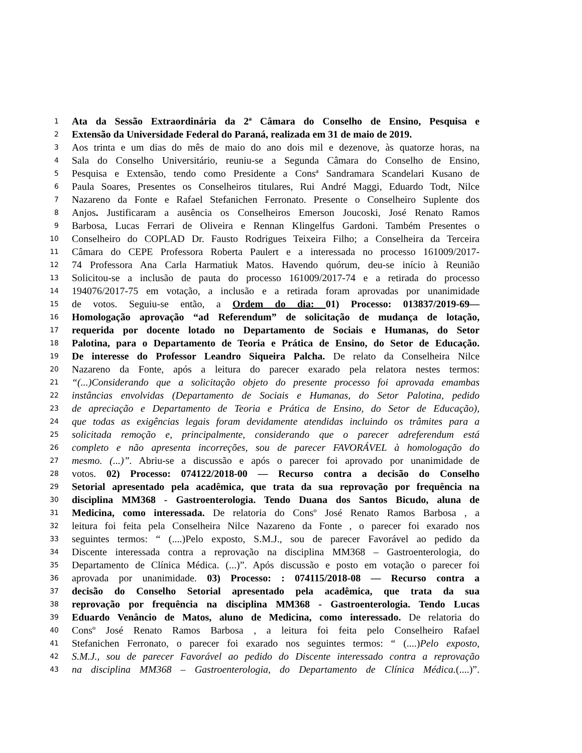1 Ata da Sessão Extraordinária da 2ª Câmara do Conselho de Ensino, Pesquisa e
2 Extensão da Universidade Federal do Paraná, realizada em 31 de maio de 2019.
3 Aos trinta e um dias do mês de maio do ano dois mil e dezenove, às quatorze horas, na
4 Sala do Conselho Universitário, reuniu-se a Segunda Câmara do Conselho de Ensino,
5 Pesquisa e Extensão, tendo como Presidente a Consª Sandramara Scandelari Kusano de
6 Paula Soares, Presentes os Conselheiros titulares, Rui André Maggi, Eduardo Todt, Nilce
7 Nazareno da Fonte e Rafael Stefanichen Ferronato. Presente o Conselheiro Suplente dos
8 Anjos. Justificaram a ausência os Conselheiros Emerson Joucoski, José Renato Ramos
9 Barbosa, Lucas Ferrari de Oliveira e Rennan Klingelfus Gardoni. Também Presentes o
10 Conselheiro do COPLAD Dr. Fausto Rodrigues Teixeira Filho; a Conselheira da Terceira
11 Câmara do CEPE Professora Roberta Paulert e a interessada no processo 161009/2017-
12 74 Professora Ana Carla Harmatiuk Matos. Havendo quórum, deu-se início à Reunião
13 Solicitou-se a inclusão de pauta do processo 161009/2017-74 e a retirada do processo
14 194076/2017-75 em votação, a inclusão e a retirada foram aprovadas por unanimidade
15 de votos. Seguiu-se então, a Ordem do dia: 01) Processo: 013837/2019-69—
16 Homologação aprovação “ad Referendum” de solicitação de mudança de lotação,
17 requerida por docente lotado no Departamento de Sociais e Humanas, do Setor
18 Palotina, para o Departamento de Teoria e Prática de Ensino, do Setor de Educação.
19 De interesse do Professor Leandro Siqueira Palcha. De relato da Conselheira Nilce
20 Nazareno da Fonte, após a leitura do parecer exarado pela relatora nestes termos:
21 “(...)Considerando que a solicitação objeto do presente processo foi aprovada emambas
22 instâncias envolvidas (Departamento de Sociais e Humanas, do Setor Palotina, pedido
23 de apreciação e Departamento de Teoria e Prática de Ensino, do Setor de Educação),
24 que todas as exigências legais foram devidamente atendidas incluindo os trâmites para a
25 solicitada remoção e, principalmente, considerando que o parecer adreferendum está
26 completo e não apresenta incorreções, sou de parecer FAVORÁVEL à homologação do
27 mesmo. (...)”. Abriu-se a discussão e após o parecer foi aprovado por unanimidade de
28 votos. 02) Processo: 074122/2018-00 — Recurso contra a decisão do Conselho
29 Setorial apresentado pela acadêmica, que trata da sua reprovação por frequência na
30 disciplina MM368 - Gastroenterologia. Tendo Duana dos Santos Bicudo, aluna de
31 Medicina, como interessada. De relatoria do Consº José Renato Ramos Barbosa , a
32 leitura foi feita pela Conselheira Nilce Nazareno da Fonte , o parecer foi exarado nos
33 seguintes termos: “ (....)Pelo exposto, S.M.J., sou de parecer Favorável ao pedido da
34 Discente interessada contra a reprovação na disciplina MM368 – Gastroenterologia, do
35 Departamento de Clínica Médica. (...)”. Após discussão e posto em votação o parecer foi
36 aprovada por unanimidade. 03) Processo: : 074115/2018-08 — Recurso contra a
37 decisão do Conselho Setorial apresentado pela acadêmica, que trata da sua
38 reprovação por frequência na disciplina MM368 - Gastroenterologia. Tendo Lucas
39 Eduardo Venâncio de Matos, aluno de Medicina, como interessado. De relatoria do
40 Consº José Renato Ramos Barbosa , a leitura foi feita pelo Conselheiro Rafael
41 Stefanichen Ferronato, o parecer foi exarado nos seguintes termos: “ (....)Pelo exposto,
42 S.M.J., sou de parecer Favorável ao pedido do Discente interessado contra a reprovação
43 na disciplina MM368 – Gastroenterologia, do Departamento de Clínica Médica.(....)”.